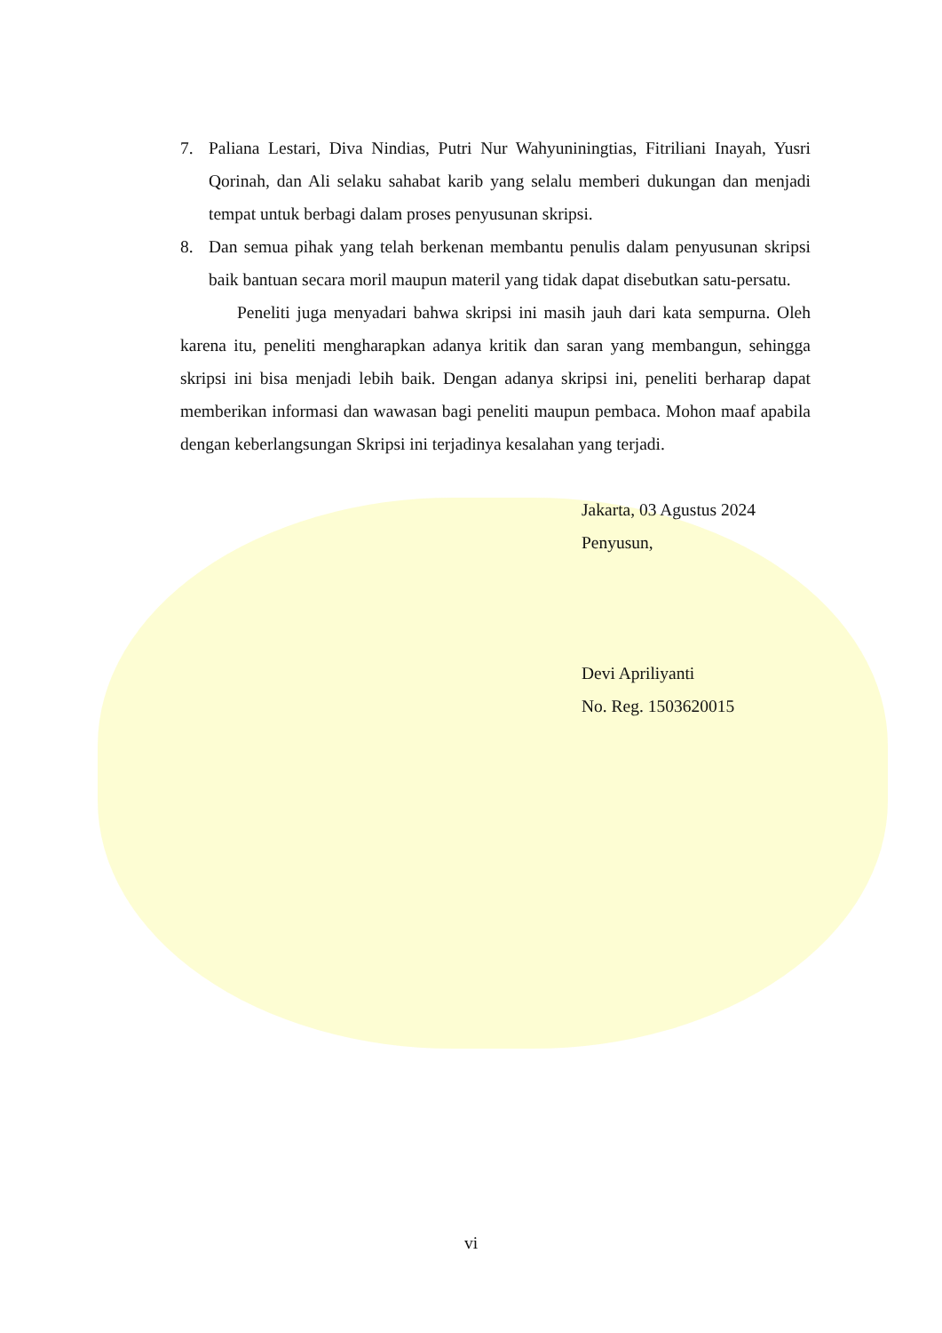7. Paliana Lestari, Diva Nindias, Putri Nur Wahyuniningtias, Fitriliani Inayah, Yusri Qorinah, dan Ali selaku sahabat karib yang selalu memberi dukungan dan menjadi tempat untuk berbagi dalam proses penyusunan skripsi.
8. Dan semua pihak yang telah berkenan membantu penulis dalam penyusunan skripsi baik bantuan secara moril maupun materil yang tidak dapat disebutkan satu-persatu.
Peneliti juga menyadari bahwa skripsi ini masih jauh dari kata sempurna. Oleh karena itu, peneliti mengharapkan adanya kritik dan saran yang membangun, sehingga skripsi ini bisa menjadi lebih baik. Dengan adanya skripsi ini, peneliti berharap dapat memberikan informasi dan wawasan bagi peneliti maupun pembaca. Mohon maaf apabila dengan keberlangsungan Skripsi ini terjadinya kesalahan yang terjadi.
Jakarta, 03 Agustus 2024
Penyusun,
Devi Apriliyanti
No. Reg. 1503620015
vi